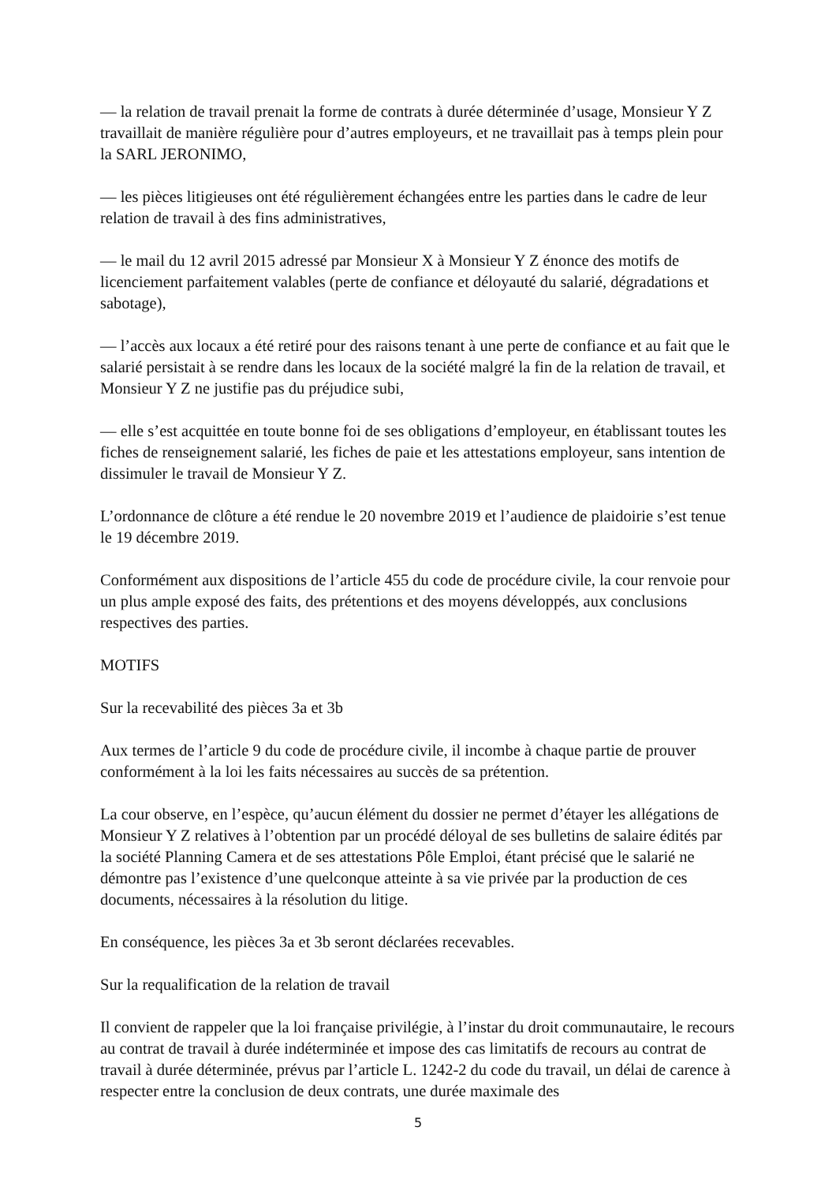— la relation de travail prenait la forme de contrats à durée déterminée d’usage, Monsieur Y Z travaillait de manière régulière pour d’autres employeurs, et ne travaillait pas à temps plein pour la SARL JERONIMO,
— les pièces litigieuses ont été régulièrement échangées entre les parties dans le cadre de leur relation de travail à des fins administratives,
— le mail du 12 avril 2015 adressé par Monsieur X à Monsieur Y Z énonce des motifs de licenciement parfaitement valables (perte de confiance et déloyauté du salarié, dégradations et sabotage),
— l’accès aux locaux a été retiré pour des raisons tenant à une perte de confiance et au fait que le salarié persistait à se rendre dans les locaux de la société malgré la fin de la relation de travail, et Monsieur Y Z ne justifie pas du préjudice subi,
— elle s’est acquittée en toute bonne foi de ses obligations d’employeur, en établissant toutes les fiches de renseignement salarié, les fiches de paie et les attestations employeur, sans intention de dissimuler le travail de Monsieur Y Z.
L’ordonnance de clôture a été rendue le 20 novembre 2019 et l’audience de plaidoirie s’est tenue le 19 décembre 2019.
Conformément aux dispositions de l’article 455 du code de procédure civile, la cour renvoie pour un plus ample exposé des faits, des prétentions et des moyens développés, aux conclusions respectives des parties.
MOTIFS
Sur la recevabilité des pièces 3a et 3b
Aux termes de l’article 9 du code de procédure civile, il incombe à chaque partie de prouver conformément à la loi les faits nécessaires au succès de sa prétention.
La cour observe, en l’espèce, qu’aucun élément du dossier ne permet d’étayer les allégations de Monsieur Y Z relatives à l’obtention par un procédé déloyal de ses bulletins de salaire édités par la société Planning Camera et de ses attestations Pôle Emploi, étant précisé que le salarié ne démontre pas l’existence d’une quelconque atteinte à sa vie privée par la production de ces documents, nécessaires à la résolution du litige.
En conséquence, les pièces 3a et 3b seront déclarées recevables.
Sur la requalification de la relation de travail
Il convient de rappeler que la loi française privilégie, à l’instar du droit communautaire, le recours au contrat de travail à durée indéterminée et impose des cas limitatifs de recours au contrat de travail à durée déterminée, prévus par l’article L. 1242-2 du code du travail, un délai de carence à respecter entre la conclusion de deux contrats, une durée maximale des
5